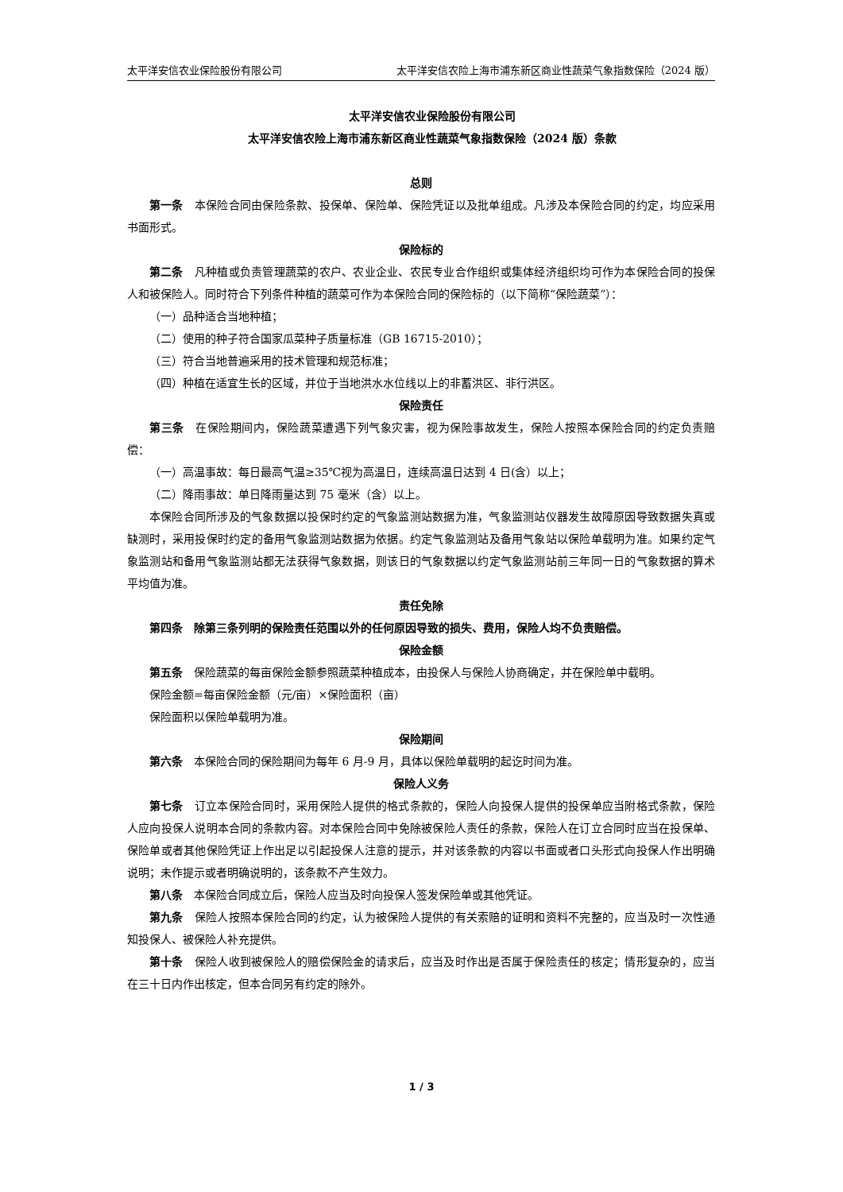太平洋安信农业保险股份有限公司 太平洋安信农险上海市浦东新区商业性蔬菜气象指数保险（2024 版）
太平洋安信农业保险股份有限公司
太平洋安信农险上海市浦东新区商业性蔬菜气象指数保险（2024 版）条款
总则
第一条　本保险合同由保险条款、投保单、保险单、保险凭证以及批单组成。凡涉及本保险合同的约定，均应采用书面形式。
保险标的
第二条　凡种植或负责管理蔬菜的农户、农业企业、农民专业合作组织或集体经济组织均可作为本保险合同的投保人和被保险人。同时符合下列条件种植的蔬菜可作为本保险合同的保险标的（以下简称“保险蔬菜”）：
（一）品种适合当地种植；
（二）使用的种子符合国家瓜菜种子质量标准（GB 16715-2010）；
（三）符合当地普遍采用的技术管理和规范标准；
（四）种植在适宜生长的区域，并位于当地洪水水位线以上的非蓄洪区、非行洪区。
保险责任
第三条　在保险期间内，保险蔬菜遭遇下列气象灾害，视为保险事故发生，保险人按照本保险合同的约定负责赔偿：
（一）高温事故：每日最高气温≥35℃视为高温日，连续高温日达到 4 日(含）以上；
（二）降雨事故：单日降雨量达到 75 毫米（含）以上。
本保险合同所涉及的气象数据以投保时约定的气象监测站数据为准，气象监测站仪器发生故障原因导致数据失真或缺测时，采用投保时约定的备用气象监测站数据为依据。约定气象监测站及备用气象站以保险单载明为准。如果约定气象监测站和备用气象监测站都无法获得气象数据，则该日的气象数据以约定气象监测站前三年同一日的气象数据的算术平均值为准。
责任免除
第四条　除第三条列明的保险责任范围以外的任何原因导致的损失、费用，保险人均不负责赔偿。
保险金额
第五条　保险蔬菜的每亩保险金额参照蔬菜种植成本，由投保人与保险人协商确定，并在保险单中载明。
保险金额=每亩保险金额（元/亩）×保险面积（亩）
保险面积以保险单载明为准。
保险期间
第六条　本保险合同的保险期间为每年 6 月-9 月，具体以保险单载明的起讫时间为准。
保险人义务
第七条　订立本保险合同时，采用保险人提供的格式条款的，保险人向投保人提供的投保单应当附格式条款，保险人应向投保人说明本合同的条款内容。对本保险合同中免除被保险人责任的条款，保险人在订立合同时应当在投保单、保险单或者其他保险凭证上作出足以引起投保人注意的提示，并对该条款的内容以书面或者口头形式向投保人作出明确说明；未作提示或者明确说明的，该条款不产生效力。
第八条　本保险合同成立后，保险人应当及时向投保人签发保险单或其他凭证。
第九条　保险人按照本保险合同的约定，认为被保险人提供的有关索赔的证明和资料不完整的，应当及时一次性通知投保人、被保险人补充提供。
第十条　保险人收到被保险人的赔偿保险金的请求后，应当及时作出是否属于保险责任的核定；情形复杂的，应当在三十日内作出核定，但本合同另有约定的除外。
1 / 3